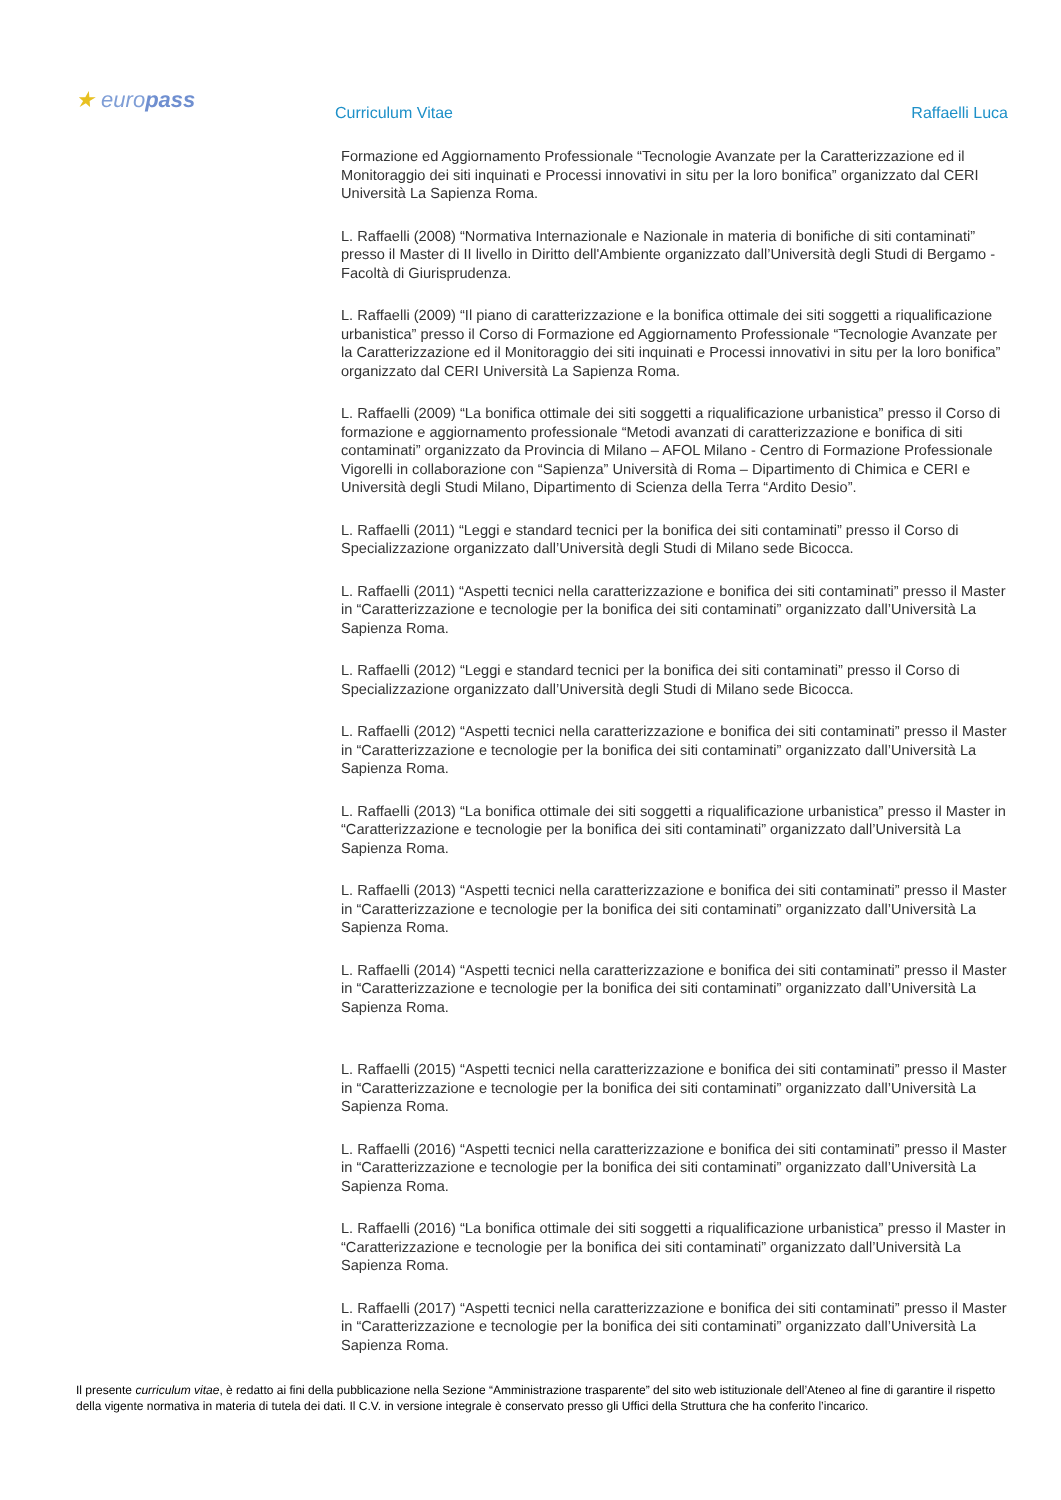★ europass
Curriculum Vitae Raffaelli Luca
Formazione ed Aggiornamento Professionale “Tecnologie Avanzate per la Caratterizzazione ed il Monitoraggio dei siti inquinati e Processi innovativi in situ per la loro bonifica” organizzato dal CERI Università La Sapienza Roma.
L. Raffaelli (2008) “Normativa Internazionale e Nazionale in materia di bonifiche di siti contaminati” presso il Master di II livello in Diritto dell'Ambiente organizzato dall’Università degli Studi di Bergamo - Facoltà di Giurisprudenza.
L. Raffaelli (2009) “Il piano di caratterizzazione e la bonifica ottimale dei siti soggetti a riqualificazione urbanistica” presso il Corso di Formazione ed Aggiornamento Professionale “Tecnologie Avanzate per la Caratterizzazione ed il Monitoraggio dei siti inquinati e Processi innovativi in situ per la loro bonifica” organizzato dal CERI Università La Sapienza Roma.
L. Raffaelli (2009) “La bonifica ottimale dei siti soggetti a riqualificazione urbanistica” presso il Corso di formazione e aggiornamento professionale “Metodi avanzati di caratterizzazione e bonifica di siti contaminati” organizzato da Provincia di Milano – AFOL Milano - Centro di Formazione Professionale Vigorelli in collaborazione con “Sapienza” Università di Roma – Dipartimento di Chimica e CERI e Università degli Studi Milano, Dipartimento di Scienza della Terra “Ardito Desio”.
L. Raffaelli (2011) “Leggi e standard tecnici per la bonifica dei siti contaminati” presso il Corso di Specializzazione organizzato dall’Università degli Studi di Milano sede Bicocca.
L. Raffaelli (2011) “Aspetti tecnici nella caratterizzazione e bonifica dei siti contaminati” presso il Master in “Caratterizzazione e tecnologie per la bonifica dei siti contaminati” organizzato dall’Università La Sapienza Roma.
L. Raffaelli (2012) “Leggi e standard tecnici per la bonifica dei siti contaminati” presso il Corso di Specializzazione organizzato dall’Università degli Studi di Milano sede Bicocca.
L. Raffaelli (2012) “Aspetti tecnici nella caratterizzazione e bonifica dei siti contaminati” presso il Master in “Caratterizzazione e tecnologie per la bonifica dei siti contaminati” organizzato dall’Università La Sapienza Roma.
L. Raffaelli (2013) “La bonifica ottimale dei siti soggetti a riqualificazione urbanistica” presso il Master in “Caratterizzazione e tecnologie per la bonifica dei siti contaminati” organizzato dall’Università La Sapienza Roma.
L. Raffaelli (2013) “Aspetti tecnici nella caratterizzazione e bonifica dei siti contaminati” presso il Master in “Caratterizzazione e tecnologie per la bonifica dei siti contaminati” organizzato dall’Università La Sapienza Roma.
L. Raffaelli (2014) “Aspetti tecnici nella caratterizzazione e bonifica dei siti contaminati” presso il Master in “Caratterizzazione e tecnologie per la bonifica dei siti contaminati” organizzato dall’Università La Sapienza Roma.
L. Raffaelli (2015) “Aspetti tecnici nella caratterizzazione e bonifica dei siti contaminati” presso il Master in “Caratterizzazione e tecnologie per la bonifica dei siti contaminati” organizzato dall’Università La Sapienza Roma.
L. Raffaelli (2016) “Aspetti tecnici nella caratterizzazione e bonifica dei siti contaminati” presso il Master in “Caratterizzazione e tecnologie per la bonifica dei siti contaminati” organizzato dall’Università La Sapienza Roma.
L. Raffaelli (2016) “La bonifica ottimale dei siti soggetti a riqualificazione urbanistica” presso il Master in “Caratterizzazione e tecnologie per la bonifica dei siti contaminati” organizzato dall’Università La Sapienza Roma.
L. Raffaelli (2017) “Aspetti tecnici nella caratterizzazione e bonifica dei siti contaminati” presso il Master in “Caratterizzazione e tecnologie per la bonifica dei siti contaminati” organizzato dall’Università La Sapienza Roma.
Il presente curriculum vitae, è redatto ai fini della pubblicazione nella Sezione “Amministrazione trasparente” del sito web istituzionale dell’Ateneo al fine di garantire il rispetto della vigente normativa in materia di tutela dei dati. Il C.V. in versione integrale è conservato presso gli Uffici della Struttura che ha conferito l’incarico.